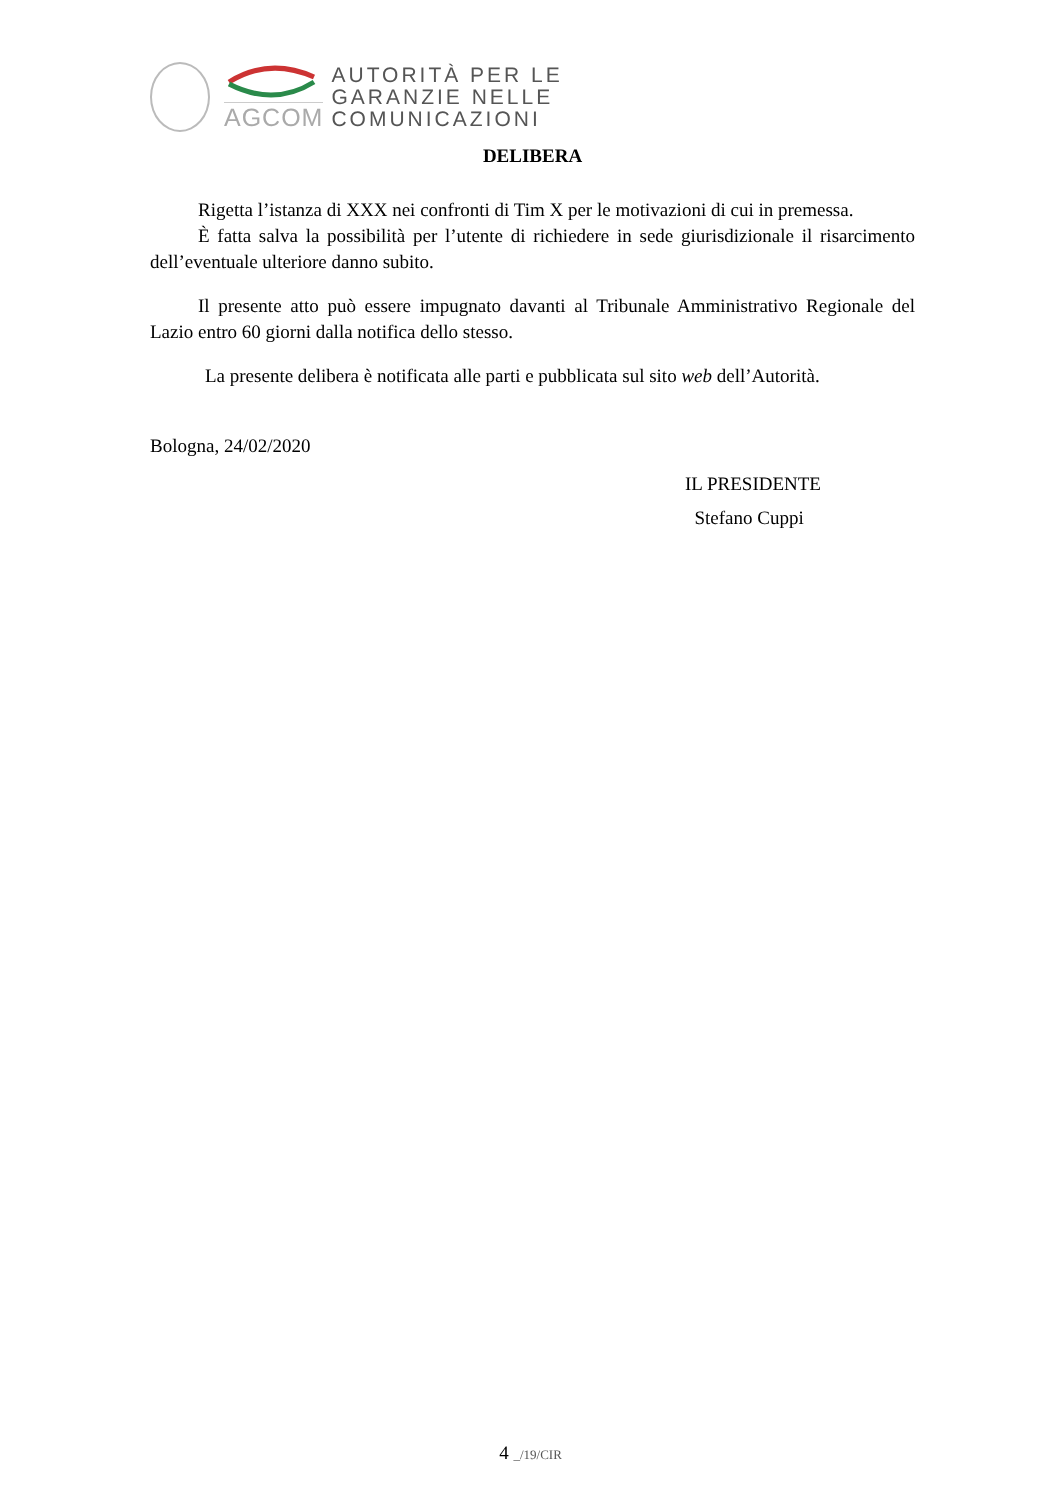AGCOM
AUTORITÀ PER LE
GARANZIE NELLE
COMUNICAZIONI
DELIBERA
Rigetta l’istanza di XXX nei confronti di Tim X per le motivazioni di cui in premessa.
È fatta salva la possibilità per l’utente di richiedere in sede giurisdizionale il risarcimento dell’eventuale ulteriore danno subito.
Il presente atto può essere impugnato davanti al Tribunale Amministrativo Regionale del Lazio entro 60 giorni dalla notifica dello stesso.
La presente delibera è notificata alle parti e pubblicata sul sito web dell’Autorità.
Bologna, 24/02/2020
IL PRESIDENTE
Stefano Cuppi
4 _/19/CIR